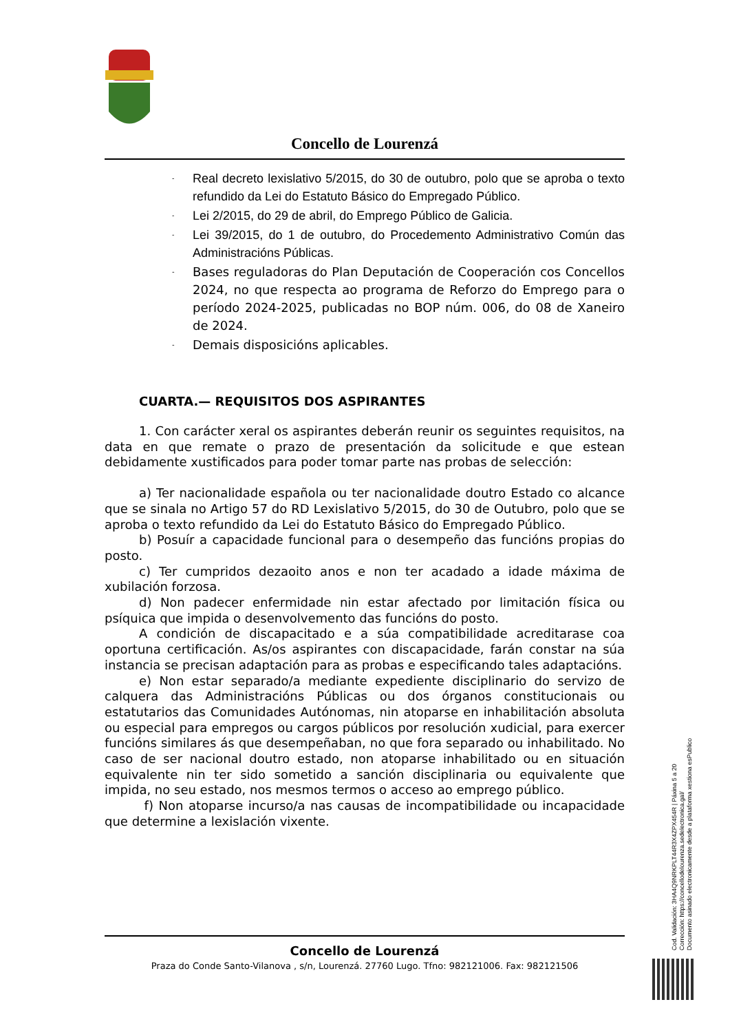Concello de Lourenzá
- Real decreto lexislativo 5/2015, do 30 de outubro, polo que se aproba o texto refundido da Lei do Estatuto Básico do Empregado Público.
- Lei 2/2015, do 29 de abril, do Emprego Público de Galicia.
- Lei 39/2015, do 1 de outubro, do Procedemento Administrativo Común das Administracións Públicas.
- Bases reguladoras do Plan Deputación de Cooperación cos Concellos 2024, no que respecta ao programa de Reforzo do Emprego para o período 2024-2025, publicadas no BOP núm. 006, do 08 de Xaneiro de 2024.
- Demais disposicións aplicables.
CUARTA.— REQUISITOS DOS ASPIRANTES
1. Con carácter xeral os aspirantes deberán reunir os seguintes requisitos, na data en que remate o prazo de presentación da solicitude e que estean debidamente xustificados para poder tomar parte nas probas de selección:
a) Ter nacionalidade española ou ter nacionalidade doutro Estado co alcance que se sinala no Artigo 57 do RD Lexislativo 5/2015, do 30 de Outubro, polo que se aproba o texto refundido da Lei do Estatuto Básico do Empregado Público.
b) Posuír a capacidade funcional para o desempeño das funcións propias do posto.
c) Ter cumpridos dezaoito anos e non ter acadado a idade máxima de xubilación forzosa.
d) Non padecer enfermidade nin estar afectado por limitación física ou psíquica que impida o desenvolvemento das funcións do posto.
A condición de discapacitado e a súa compatibilidade acreditarase coa oportuna certificación. As/os aspirantes con discapacidade, farán constar na súa instancia se precisan adaptación para as probas e especificando tales adaptacións.
e) Non estar separado/a mediante expediente disciplinario do servizo de calquera das Administracións Públicas ou dos órganos constitucionais ou estatutarios das Comunidades Autónomas, nin atoparse en inhabilitación absoluta ou especial para empregos ou cargos públicos por resolución xudicial, para exercer funcións similares ás que desempeñaban, no que fora separado ou inhabilitado. No caso de ser nacional doutro estado, non atoparse inhabilitado ou en situación equivalente nin ter sido sometido a sanción disciplinaria ou equivalente que impida, no seu estado, nos mesmos termos o acceso ao emprego público.
f) Non atoparse incurso/a nas causas de incompatibilidade ou incapacidade que determine a lexislación vixente.
Concello de Lourenzá
Praza do Conde Santo-Vilanova , s/n, Lourenzá. 27760 Lugo. Tfno: 982121006. Fax: 982121506
Cod. Validación: 3HA4Q9NRKPLT44R3X4ZPX454R | Páxina 5 a 20
Corrección: https://concellodelourenza.sedelectronica.gal/
Documento asinado electronicamente desde a plataforma xestiona esPublico